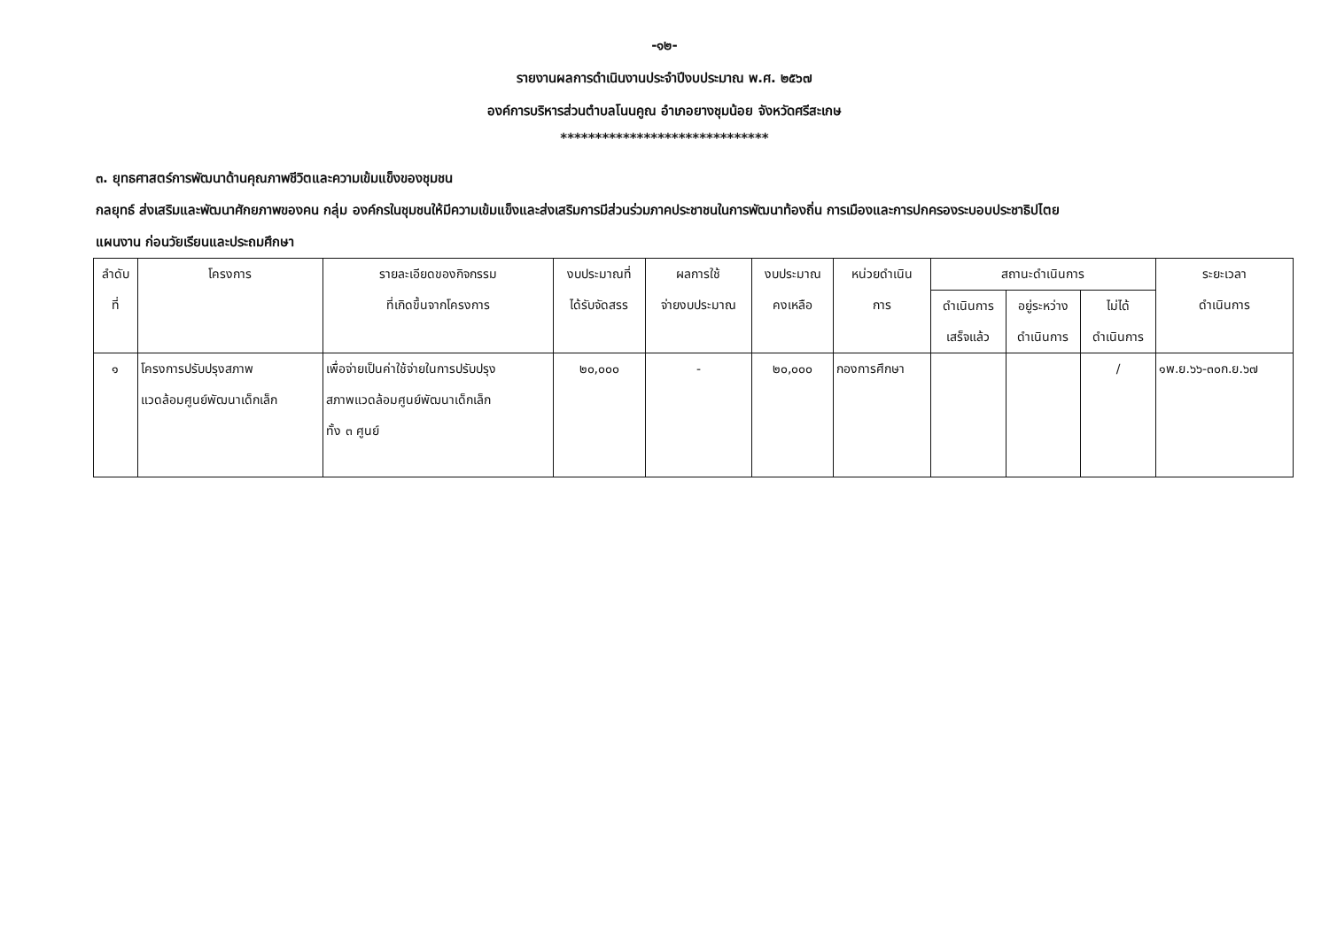-๑๒-
รายงานผลการดำเนินงานประจำปีงบประมาณ พ.ศ. ๒๕๖๗
องค์การบริหารส่วนตำบลโนนคูณ อำเภอยางชุมน้อย จังหวัดศรีสะเกษ
******************************
๓. ยุทธศาสตร์การพัฒนาด้านคุณภาพชีวิตและความเข้มแข็งของชุมชน
กลยุทธ์ ส่งเสริมและพัฒนาศักยภาพของคน กลุ่ม องค์กรในชุมชนให้มีความเข้มแข็งและส่งเสริมการมีส่วนร่วมภาคประชาชนในการพัฒนาท้องถิ่น การเมืองและการปกครองระบอบประชาธิปไตย
แผนงาน ก่อนวัยเรียนและประถมศึกษา
| ลำดับ ที่ | โครงการ | รายละเอียดของกิจกรรม ที่เกิดขึ้นจากโครงการ | งบประมาณที่ ได้รับจัดสรร | ผลการใช้ จ่ายงบประมาณ | งบประมาณ คงเหลือ | หน่วยดำเนิน การ | สถานะดำเนินการ | | | ระยะเวลา ดำเนินการ |
| --- | --- | --- | --- | --- | --- | --- | --- | --- | --- | --- |
| | | | | | | | ดำเนินการ เสร็จแล้ว | อยู่ระหว่าง ดำเนินการ | ไม่ได้ ดำเนินการ | |
| ๑ | โครงการปรับปรุงสภาพ แวดล้อมศูนย์พัฒนาเด็กเล็ก | เพื่อจ่ายเป็นค่าใช้จ่ายในการปรับปรุง สภาพแวดล้อมศูนย์พัฒนาเด็กเล็ก ทั้ง ๓ ศูนย์ | ๒๐,๐๐๐ | - | ๒๐,๐๐๐ | กองการศึกษา | | | / | ๑พ.ย.๖๖-๓๐ก.ย.๖๗ |